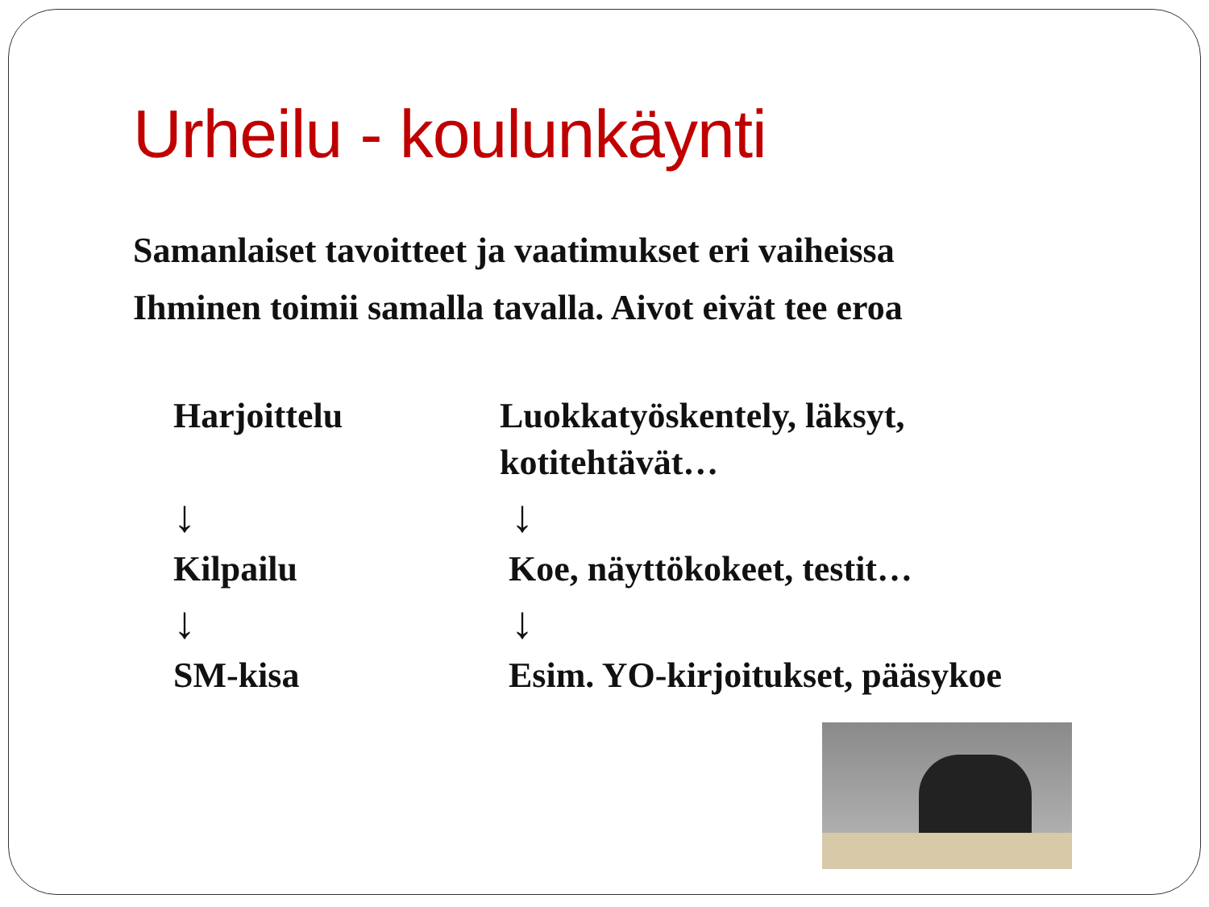Urheilu - koulunkäynti
Samanlaiset tavoitteet ja vaatimukset eri vaiheissa
Ihminen toimii samalla tavalla. Aivot eivät tee eroa
Harjoittelu
Luokkatyöskentely, läksyt, kotitehtävät…
↓
↓
Kilpailu
Koe, näyttökokeet, testit…
↓
↓
SM-kisa
Esim. YO-kirjoitukset, pääsykoe